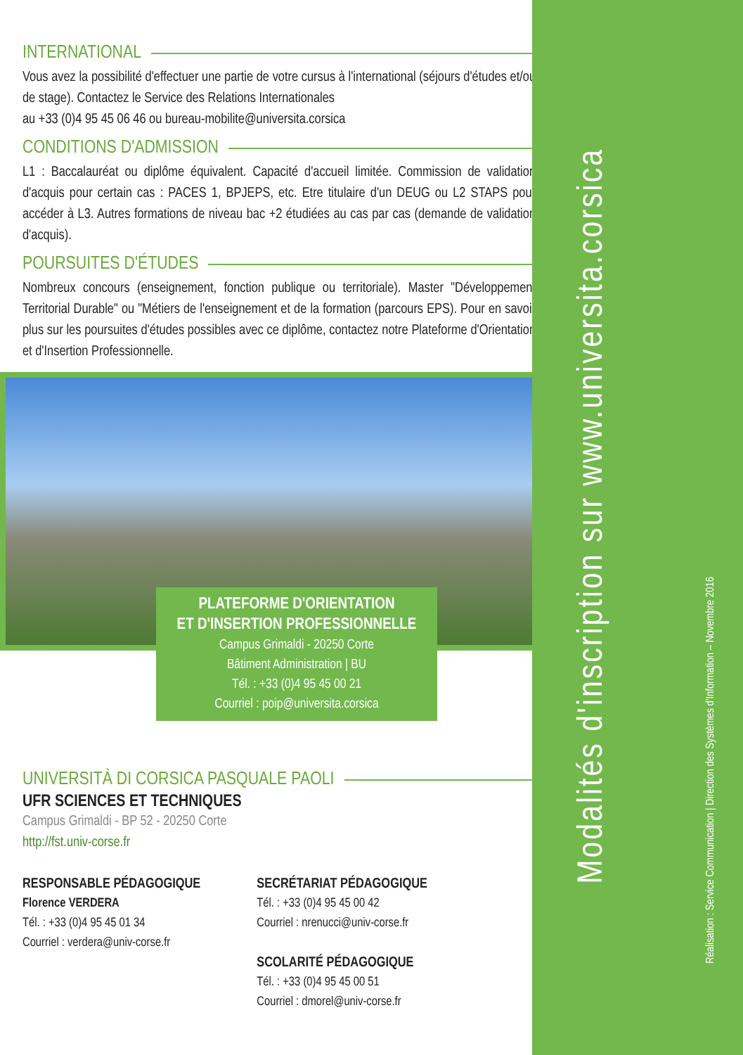Modalités d'inscription sur www.universita.corsica
Réalisation : Service Communication | Direction des Systèmes d'Information – Novembre 2016
INTERNATIONAL
Vous avez la possibilité d'effectuer une partie de votre cursus à l'international (séjours d'études et/ou de stage). Contactez le Service des Relations Internationales
au +33 (0)4 95 45 06 46 ou bureau-mobilite@universita.corsica
CONDITIONS D'ADMISSION
L1 : Baccalauréat ou diplôme équivalent. Capacité d'accueil limitée. Commission de validation d'acquis pour certain cas : PACES 1, BPJEPS, etc. Etre titulaire d'un DEUG ou L2 STAPS pour accéder à L3. Autres formations de niveau bac +2 étudiées au cas par cas (demande de validation d'acquis).
POURSUITES D'ÉTUDES
Nombreux concours (enseignement, fonction publique ou territoriale). Master "Développement Territorial Durable" ou "Métiers de l'enseignement et de la formation (parcours EPS). Pour en savoir plus sur les poursuites d'études possibles avec ce diplôme, contactez notre Plateforme d'Orientation et d'Insertion Professionnelle.
PLATEFORME D'ORIENTATION
ET D'INSERTION PROFESSIONNELLE
Campus Grimaldi - 20250 Corte
Bâtiment Administration | BU
Tél. : +33 (0)4 95 45 00 21
Courriel : poip@universita.corsica
UNIVERSITÀ DI CORSICA PASQUALE PAOLI
UFR SCIENCES ET TECHNIQUES
Campus Grimaldi - BP 52 - 20250 Corte
http://fst.univ-corse.fr
RESPONSABLE PÉDAGOGIQUE
Florence VERDERA
Tél. : +33 (0)4 95 45 01 34
Courriel : verdera@univ-corse.fr
SECRÉTARIAT PÉDAGOGIQUE
Tél. : +33 (0)4 95 45 00 42
Courriel : nrenucci@univ-corse.fr
SCOLARITÉ PÉDAGOGIQUE
Tél. : +33 (0)4 95 45 00 51
Courriel : dmorel@univ-corse.fr